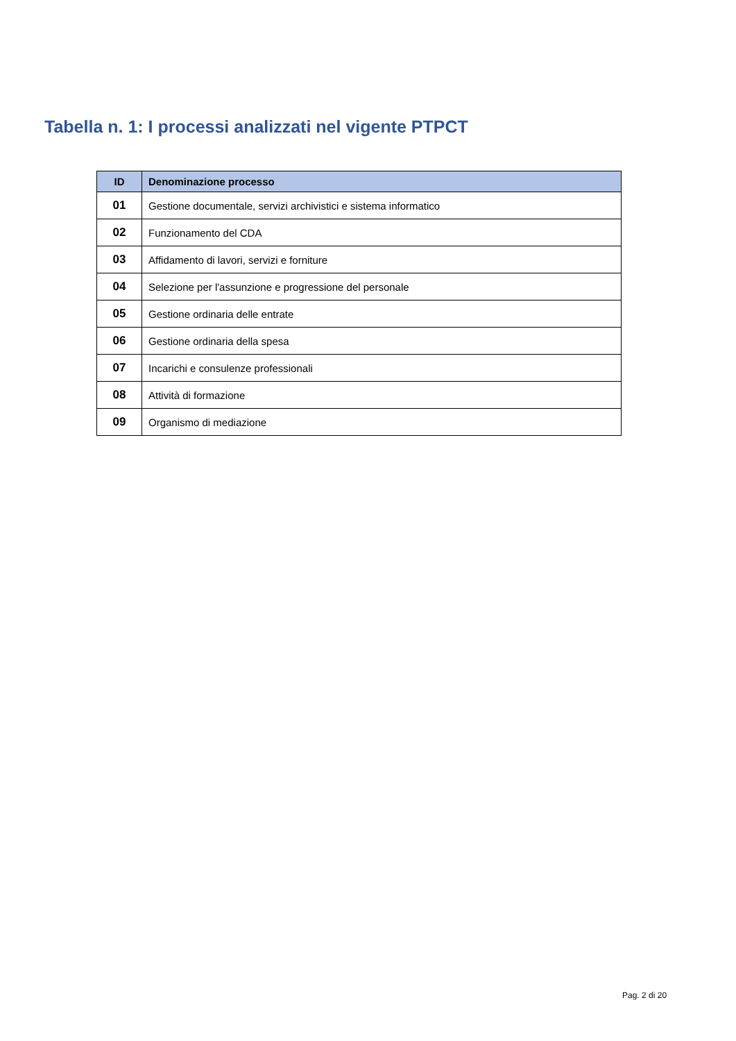Tabella n. 1: I processi analizzati nel vigente PTPCT
| ID | Denominazione processo |
| --- | --- |
| 01 | Gestione documentale, servizi archivistici e sistema informatico |
| 02 | Funzionamento del CDA |
| 03 | Affidamento di lavori, servizi e forniture |
| 04 | Selezione per l'assunzione e progressione del personale |
| 05 | Gestione ordinaria delle entrate |
| 06 | Gestione ordinaria della spesa |
| 07 | Incarichi e consulenze professionali |
| 08 | Attività di formazione |
| 09 | Organismo di mediazione |
Pag. 2 di 20